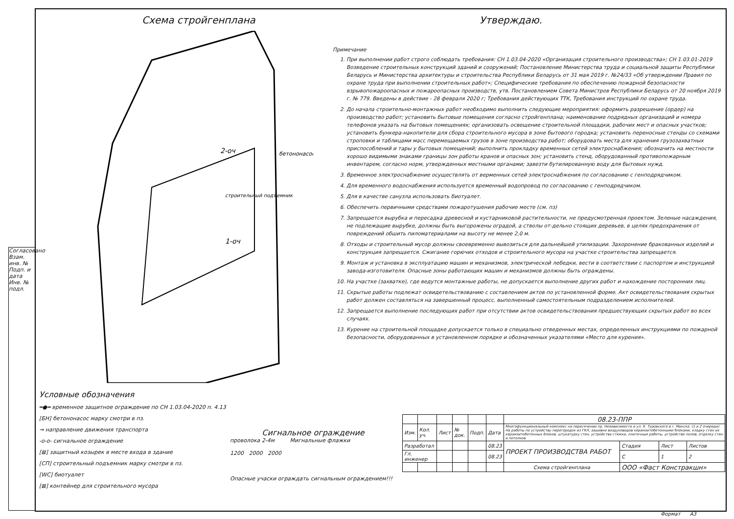Согласовано
Взам. инв. №
Подп. и дата
Инв. № подл.
Схема стройгенплана
бетононасос
1-оч
2-оч
строительный подъемник
Условные обозначения
━●━ временное защитное ограждение по СН 1.03.04-2020 п. 4.13
[БН] бетононасос марку смотри в пз.
→ направление движения транспорта
-о-о- сигнальное ограждение
[⊠] защитный козырек в месте входа в здание
[СП] строительный подъемник марку смотри в пз.
[WC] биотуалет
[⊠] контейнер для строительного мусора
Утверждаю.
Примечание
1. При выполнении работ строго соблюдать требования: СН 1.03.04-2020 «Организация строительного производства»; СН 1.03.01-2019 Возведение строительных конструкций зданий и сооружений; Постановление Министерства труда и социальной защиты Республики Беларусь и Министерства архитектуры и строительства Республики Беларусь от 31 мая 2019 г. №24/33 «Об утверждении Правил по охране труда при выполнении строительных работ»; Специфические требования по обеспечению пожарной безопасности взрывопожароопасных и пожароопасных производств, утв. Постановлением Совета Министров Республики Беларусь от 20 ноября 2019 г. № 779. Введены в действие - 28 февраля 2020 г; Требования действующих ТТК, Требования инструкций по охране труда.
2. До начала строительно-монтажных работ необходимо выполнить следующие мероприятия: оформить разрешение (ордер) на производство работ; установить бытовые помещения согласно стройгенплана; наименование подрядных организаций и номера телефонов указать на бытовых помещениях; организовать освещение строительной площадки, рабочих мест и опасных участков; установить бункера-накопители для сбора строительного мусора в зоне бытового городка; установить переносные стенды со схемами строповки и таблицами масс перемещаемых грузов в зоне производства работ; оборудовать места для хранения грузозахватных приспособлений и тары у бытовых помещений; выполнить прокладку временных сетей электроснабжения; обозначить на местности хорошо видимыми знаками границы зон работы кранов и опасных зон; установить стенд, оборудованный противопожарным инвентарем, согласно норм, утвержденных местными органами; завезти бутилированную воду для бытовых нужд.
3. Временное электроснабжение осуществлять от верменных сетей электроснабжения по согласованию с генподрядчиком.
4. Для временного водоснабжения используется временный водопровод по согласованию с генподрядчиком.
5. Для в качестве санузла использовать биотуалет.
6. Обеспечить первичными средствами пожаротушения рабочие месте (см. пз)
7. Запрещается вырубка и пересадка древесной и кустарниковой растительности, не предусмотренная проектом. Зеленые насаждения, не подлежащие вырубке, должны быть выгорожены оградой, а стволы от-дельно стоящих деревьев, в целях предохранения от повреждений обшить пиломатериалами на высоту не менее 2,0 м.
8. Отходы и строительный мусор должны своевременно вывозиться для дальнейшей утилизации. Захоронение бракованных изделий и конструкция запрещается. Сжигание горючих отходов и строительного мусора на участке строительства запрещается.
9. Монтаж и установка в эксплуатацию машин и механизмов, электрической лебедки, вести в соответствии с паспортом и инструкцией завода-изготовителя. Опасные зоны работающих машин и механизмов должны быть ограждены.
10. На участке (захватке), где ведутся монтажные работы, не допускается выполнение других работ и нахождение посторонних лиц.
11. Скрытые работы подлежат освидетельствованию с составлением актов по установленной форме. Акт освидетельствования скрытых работ должен составляться на завершенный процесс, выполненный самостоятельным подразделением исполнителей.
12. Запрещается выполнение последующих работ при отсутствии актов освидетельствования предшествующих скрытых работ во всех случаях.
13. Курение на строительной площадке допускается только в специально отведенных местах, определенных инструкциями по пожарной безопасности, оборудованных в установленном порядке и обозначенных указателями «Место для курения».
Сигнальное ограждение
проволока 2-4м Мигнальные флажки
1200 2000 2000
Опасные учаски ограждать сигнальным ограждением!!!
| | | | | | | 08.23-ППР | | | |
| Изм. | Кол. уч. | Лист | № док. | Подп. | Дата | Многофункциональный комплекс на пересечении пр. Независимости и ул. К. Туровского в г. Минске. (1 и 2 очереди). На работы по устройству перегородок из ГКЛ, зашивке воздуховодов керамзитобетонными блоками, кладку стен из керамзитобетонных блоков, штукатурку стен, устройства стяжки, плиточные работы, устройство полов, отделку стен и потолков. | | | |
| Разработал | | | | | 08.23 | ПРОЕКТ ПРОИЗВОДСТВА РАБОТ | Стадия | Лист | Листов |
| Гл. инженер | | | | | 08.23 | | С | 1 | 2 |
| | | | | | | Схема стройгенплана | ООО «Фаст Констракшн» | | |
Формат А3